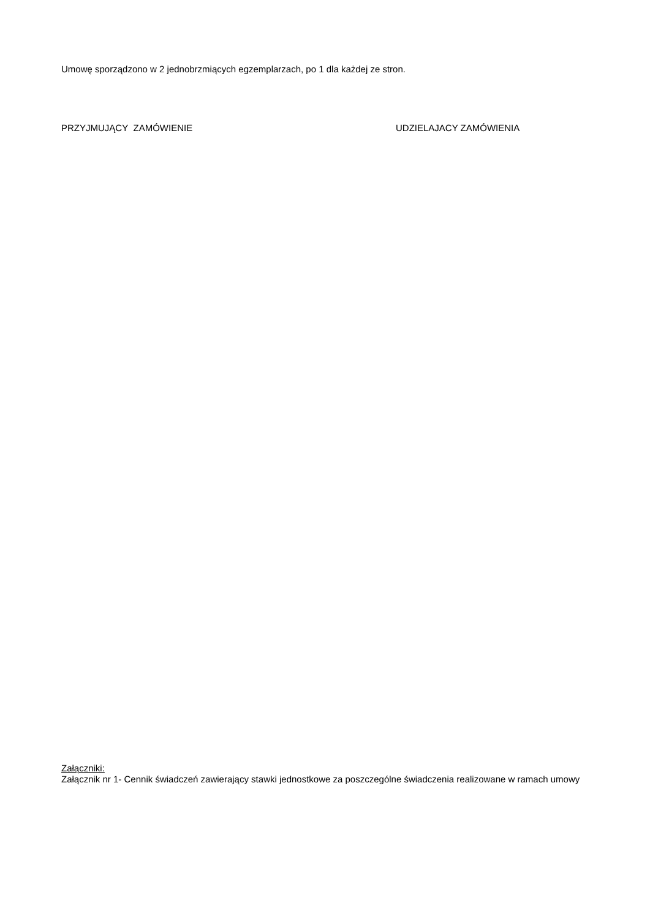Umowę sporządzono w 2 jednobrzmiących egzemplarzach, po 1 dla każdej ze stron.
PRZYJMUJĄCY ZAMÓWIENIE UDZIELAJACY ZAMÓWIENIA
Załączniki:
Załącznik nr 1- Cennik świadczeń zawierający stawki jednostkowe za poszczególne świadczenia realizowane w ramach umowy